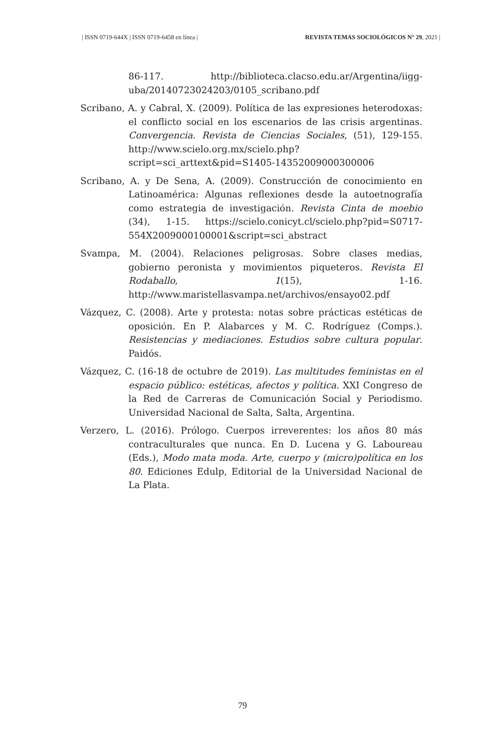| ISSN 0719-644X | ISSN 0719-6458 en línea | REVISTA TEMAS SOCIOLÓGICOS N° 29, 2021 |
86-117. http://biblioteca.clacso.edu.ar/Argentina/iigg-uba/20140723024203/0105_scribano.pdf
Scribano, A. y Cabral, X. (2009). Política de las expresiones heterodoxas: el conflicto social en los escenarios de las crisis argentinas. Convergencia. Revista de Ciencias Sociales, (51), 129-155. http://www.scielo.org.mx/scielo.php?script=sci_arttext&pid=S1405-14352009000300006
Scribano, A. y De Sena, A. (2009). Construcción de conocimiento en Latinoamérica: Algunas reflexiones desde la autoetnografía como estrategia de investigación. Revista Cinta de moebio (34), 1-15. https://scielo.conicyt.cl/scielo.php?pid=S0717-554X2009000100001&script=sci_abstract
Svampa, M. (2004). Relaciones peligrosas. Sobre clases medias, gobierno peronista y movimientos piqueteros. Revista El Rodaballo, 1(15), 1-16. http://www.maristellasvampa.net/archivos/ensayo02.pdf
Vázquez, C. (2008). Arte y protesta: notas sobre prácticas estéticas de oposición. En P. Alabarces y M. C. Rodríguez (Comps.). Resistencias y mediaciones. Estudios sobre cultura popular. Paidós.
Vázquez, C. (16-18 de octubre de 2019). Las multitudes feministas en el espacio público: estéticas, afectos y política. XXI Congreso de la Red de Carreras de Comunicación Social y Periodismo. Universidad Nacional de Salta, Salta, Argentina.
Verzero, L. (2016). Prólogo. Cuerpos irreverentes: los años 80 más contraculturales que nunca. En D. Lucena y G. Laboureau (Eds.), Modo mata moda. Arte, cuerpo y (micro)política en los 80. Ediciones Edulp, Editorial de la Universidad Nacional de La Plata.
79